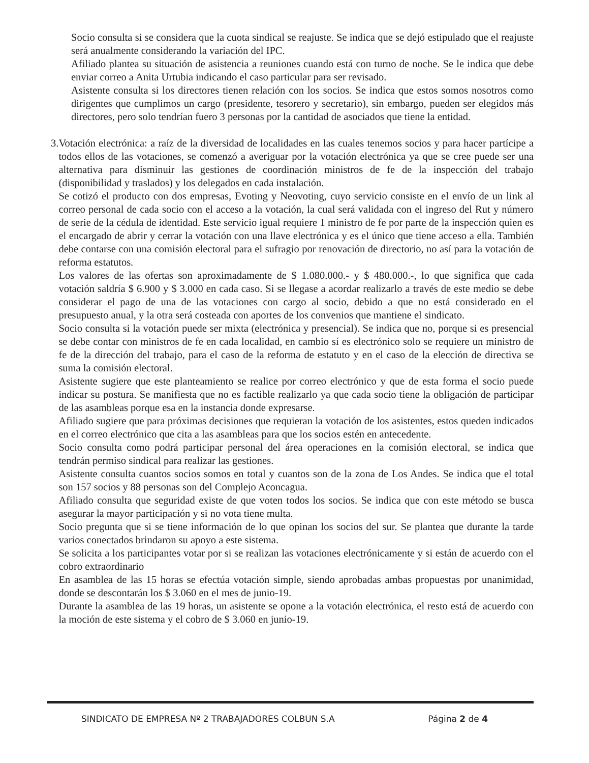Socio consulta si se considera que la cuota sindical se reajuste. Se indica que se dejó estipulado que el reajuste será anualmente considerando la variación del IPC.
Afiliado plantea su situación de asistencia a reuniones cuando está con turno de noche. Se le indica que debe enviar correo a Anita Urtubia indicando el caso particular para ser revisado.
Asistente consulta si los directores tienen relación con los socios. Se indica que estos somos nosotros como dirigentes que cumplimos un cargo (presidente, tesorero y secretario), sin embargo, pueden ser elegidos más directores, pero solo tendrían fuero 3 personas por la cantidad de asociados que tiene la entidad.
3. Votación electrónica: a raíz de la diversidad de localidades en las cuales tenemos socios y para hacer partícipe a todos ellos de las votaciones, se comenzó a averiguar por la votación electrónica ya que se cree puede ser una alternativa para disminuir las gestiones de coordinación ministros de fe de la inspección del trabajo (disponibilidad y traslados) y los delegados en cada instalación.
Se cotizó el producto con dos empresas, Evoting y Neovoting, cuyo servicio consiste en el envío de un link al correo personal de cada socio con el acceso a la votación, la cual será validada con el ingreso del Rut y número de serie de la cédula de identidad. Este servicio igual requiere 1 ministro de fe por parte de la inspección quien es el encargado de abrir y cerrar la votación con una llave electrónica y es el único que tiene acceso a ella. También debe contarse con una comisión electoral para el sufragio por renovación de directorio, no así para la votación de reforma estatutos.
Los valores de las ofertas son aproximadamente de $ 1.080.000.- y $ 480.000.-, lo que significa que cada votación saldría $ 6.900 y $ 3.000 en cada caso. Si se llegase a acordar realizarlo a través de este medio se debe considerar el pago de una de las votaciones con cargo al socio, debido a que no está considerado en el presupuesto anual, y la otra será costeada con aportes de los convenios que mantiene el sindicato.
Socio consulta si la votación puede ser mixta (electrónica y presencial). Se indica que no, porque si es presencial se debe contar con ministros de fe en cada localidad, en cambio sí es electrónico solo se requiere un ministro de fe de la dirección del trabajo, para el caso de la reforma de estatuto y en el caso de la elección de directiva se suma la comisión electoral.
Asistente sugiere que este planteamiento se realice por correo electrónico y que de esta forma el socio puede indicar su postura. Se manifiesta que no es factible realizarlo ya que cada socio tiene la obligación de participar de las asambleas porque esa en la instancia donde expresarse.
Afiliado sugiere que para próximas decisiones que requieran la votación de los asistentes, estos queden indicados en el correo electrónico que cita a las asambleas para que los socios estén en antecedente.
Socio consulta como podrá participar personal del área operaciones en la comisión electoral, se indica que tendrán permiso sindical para realizar las gestiones.
Asistente consulta cuantos socios somos en total y cuantos son de la zona de Los Andes. Se indica que el total son 157 socios y 88 personas son del Complejo Aconcagua.
Afiliado consulta que seguridad existe de que voten todos los socios. Se indica que con este método se busca asegurar la mayor participación y si no vota tiene multa.
Socio pregunta que si se tiene información de lo que opinan los socios del sur. Se plantea que durante la tarde varios conectados brindaron su apoyo a este sistema.
Se solicita a los participantes votar por si se realizan las votaciones electrónicamente y si están de acuerdo con el cobro extraordinario
En asamblea de las 15 horas se efectúa votación simple, siendo aprobadas ambas propuestas por unanimidad, donde se descontarán los $ 3.060 en el mes de junio-19.
Durante la asamblea de las 19 horas, un asistente se opone a la votación electrónica, el resto está de acuerdo con la moción de este sistema y el cobro de $ 3.060 en junio-19.
SINDICATO DE EMPRESA Nº 2 TRABAJADORES COLBUN S.A Página 2 de 4